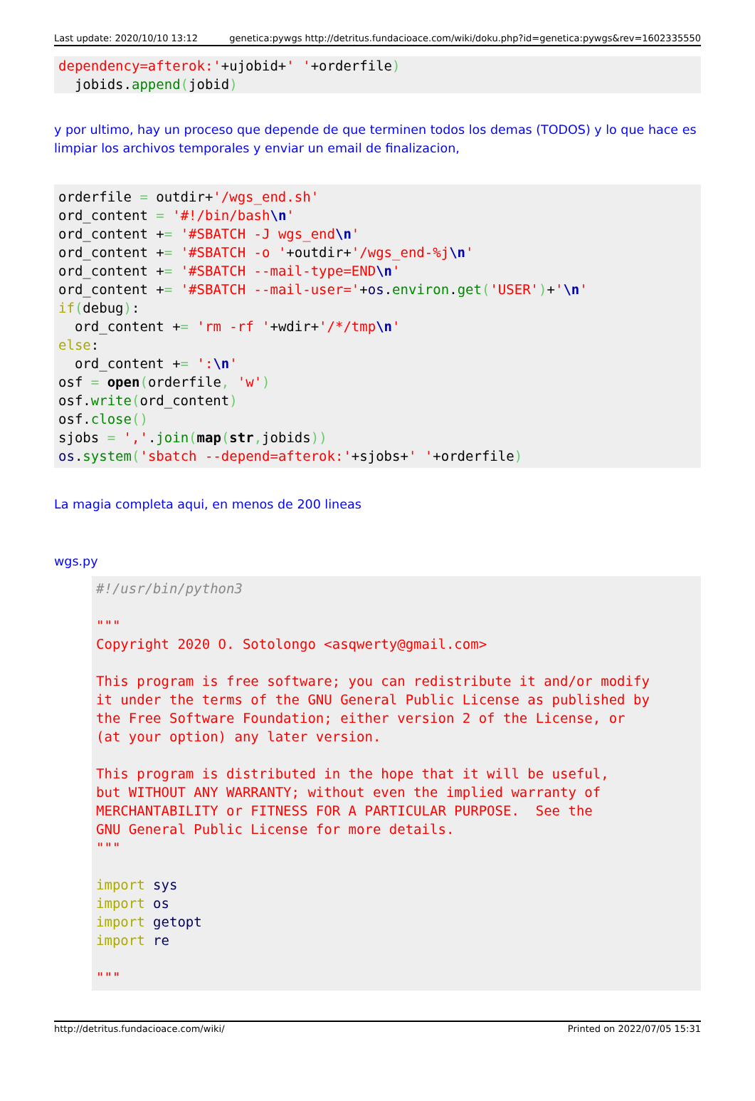Last update: 2020/10/10 13:12 genetica:pywgs http://detritus.fundacioace.com/wiki/doku.php?id=genetica:pywgs&rev=1602335550
dependency=afterok:'+ujobid+' '+orderfile)
  jobids.append(jobid)
y por ultimo, hay un proceso que depende de que terminen todos los demas (TODOS) y lo que hace es limpiar los archivos temporales y enviar un email de finalizacion,
orderfile = outdir+'/wgs_end.sh'
ord_content = '#!/bin/bash\n'
ord_content += '#SBATCH -J wgs_end\n'
ord_content += '#SBATCH -o '+outdir+'/wgs_end-%j\n'
ord_content += '#SBATCH --mail-type=END\n'
ord_content += '#SBATCH --mail-user='+os.environ.get('USER')+'\n'
if(debug):
  ord_content += 'rm -rf '+wdir+'/*/tmp\n'
else:
  ord_content += ':\n'
osf = open(orderfile, 'w')
osf.write(ord_content)
osf.close()
sjobs = ','.join(map(str, jobids))
os.system('sbatch --depend=afterok:'+sjobs+' '+orderfile)
La magia completa aqui, en menos de 200 lineas
wgs.py
#!/usr/bin/python3

"""
Copyright 2020 O. Sotolongo <asqwerty@gmail.com>

This program is free software; you can redistribute it and/or modify
it under the terms of the GNU General Public License as published by
the Free Software Foundation; either version 2 of the License, or
(at your option) any later version.

This program is distributed in the hope that it will be useful,
but WITHOUT ANY WARRANTY; without even the implied warranty of
MERCHANTABILITY or FITNESS FOR A PARTICULAR PURPOSE.  See the
GNU General Public License for more details.
"""

import sys
import os
import getopt
import re

"""
http://detritus.fundacioace.com/wiki/ Printed on 2022/07/05 15:31